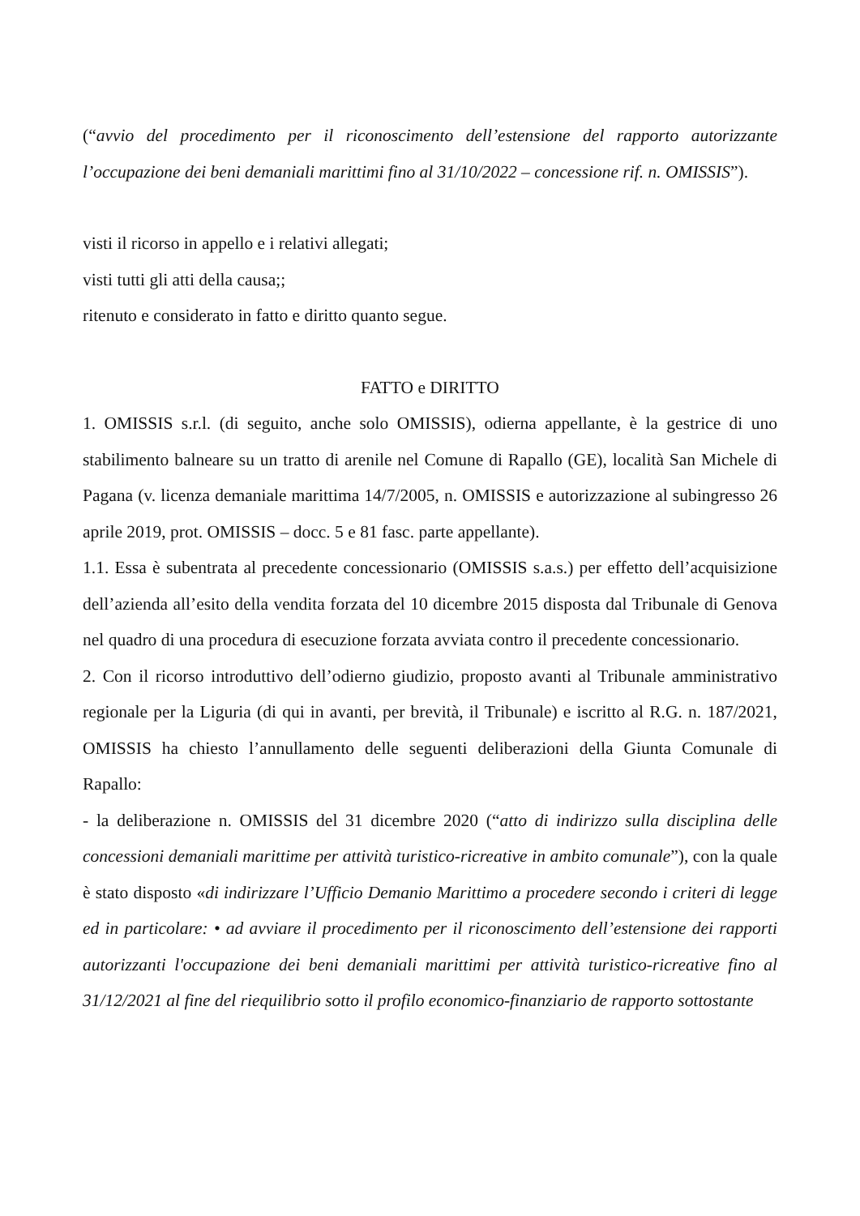(“avvio del procedimento per il riconoscimento dell’estensione del rapporto autorizzante l’occupazione dei beni demaniali marittimi fino al 31/10/2022 – concessione rif. n. OMISSIS”).
visti il ricorso in appello e i relativi allegati;
visti tutti gli atti della causa;;
ritenuto e considerato in fatto e diritto quanto segue.
FATTO e DIRITTO
1. OMISSIS s.r.l. (di seguito, anche solo OMISSIS), odierna appellante, è la gestrice di uno stabilimento balneare su un tratto di arenile nel Comune di Rapallo (GE), località San Michele di Pagana (v. licenza demaniale marittima 14/7/2005, n. OMISSIS e autorizzazione al subingresso 26 aprile 2019, prot. OMISSIS – docc. 5 e 81 fasc. parte appellante).
1.1. Essa è subentrata al precedente concessionario (OMISSIS s.a.s.) per effetto dell’acquisizione dell’azienda all’esito della vendita forzata del 10 dicembre 2015 disposta dal Tribunale di Genova nel quadro di una procedura di esecuzione forzata avviata contro il precedente concessionario.
2. Con il ricorso introduttivo dell’odierno giudizio, proposto avanti al Tribunale amministrativo regionale per la Liguria (di qui in avanti, per brevità, il Tribunale) e iscritto al R.G. n. 187/2021, OMISSIS ha chiesto l’annullamento delle seguenti deliberazioni della Giunta Comunale di Rapallo:
- la deliberazione n. OMISSIS del 31 dicembre 2020 (“atto di indirizzo sulla disciplina delle concessioni demaniali marittime per attività turistico-ricreative in ambito comunale”), con la quale è stato disposto «di indirizzare l’Ufficio Demanio Marittimo a procedere secondo i criteri di legge ed in particolare: • ad avviare il procedimento per il riconoscimento dell’estensione dei rapporti autorizzanti l'occupazione dei beni demaniali marittimi per attività turistico-ricreative fino al 31/12/2021 al fine del riequilibrio sotto il profilo economico-finanziario de rapporto sottostante